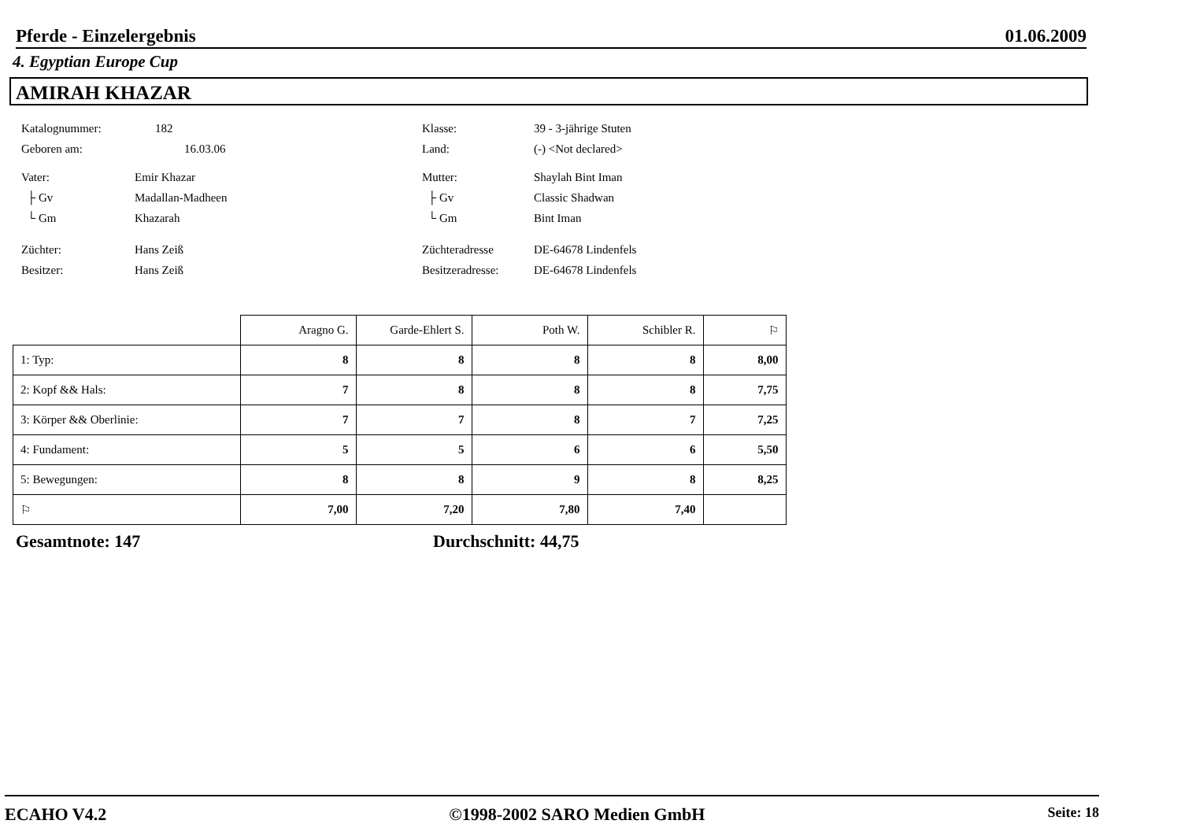Pferde - Einzelergebnis 01.06.2009
4. Egyptian Europe Cup
AMIRAH KHAZAR
Katalognummer: 182
Geboren am: 16.03.06
Vater: Emir Khazar
├ Gv Madallan-Madheen
└ Gm Khazarah
Züchter: Hans Zeiß
Besitzer: Hans Zeiß
Klasse: 39 - 3-jährige Stuten
Land: (-) <Not declared>
Mutter: Shaylah Bint Iman
├ Gv Classic Shadwan
└ Gm Bint Iman
Züchteradresse DE-64678 Lindenfels
Besitzeradresse: DE-64678 Lindenfels
| | Aragno G. | Garde-Ehlert S. | Poth W. | Schibler R. | ⚐ |
| --- | --- | --- | --- | --- | --- |
| 1: Typ: | 8 | 8 | 8 | 8 | 8,00 |
| 2: Kopf && Hals: | 7 | 8 | 8 | 8 | 7,75 |
| 3: Körper && Oberlinie: | 7 | 7 | 8 | 7 | 7,25 |
| 4: Fundament: | 5 | 5 | 6 | 6 | 5,50 |
| 5: Bewegungen: | 8 | 8 | 9 | 8 | 8,25 |
| ⚐ | 7,00 | 7,20 | 7,80 | 7,40 | |
Gesamtnote: 147 Durchschnitt: 44,75
ECAHO V4.2 ©1998-2002 SARO Medien GmbH Seite: 18